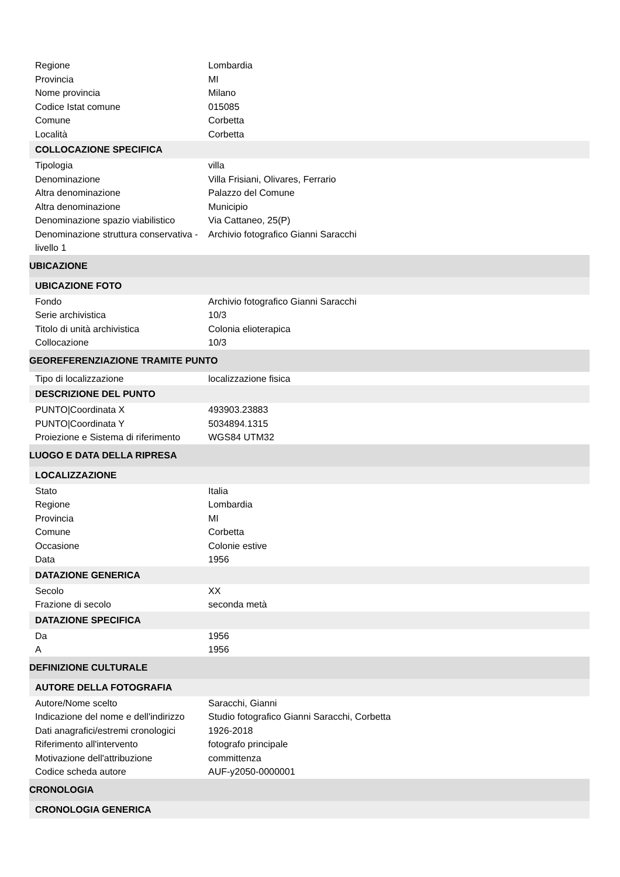| Regione | Lombardia |
| Provincia | MI |
| Nome provincia | Milano |
| Codice Istat comune | 015085 |
| Comune | Corbetta |
| Località | Corbetta |
| COLLOCAZIONE SPECIFICA | |
| Tipologia | villa |
| Denominazione | Villa Frisiani, Olivares, Ferrario |
| Altra denominazione | Palazzo del Comune |
| Altra denominazione | Municipio |
| Denominazione spazio viabilistico | Via Cattaneo, 25(P) |
| Denominazione struttura conservativa - livello 1 | Archivio fotografico Gianni Saracchi |
| UBICAZIONE | |
| UBICAZIONE FOTO | |
| Fondo | Archivio fotografico Gianni Saracchi |
| Serie archivistica | 10/3 |
| Titolo di unità archivistica | Colonia elioterapica |
| Collocazione | 10/3 |
| GEOREFERENZIAZIONE TRAMITE PUNTO | |
| Tipo di localizzazione | localizzazione fisica |
| DESCRIZIONE DEL PUNTO | |
| PUNTO/Coordinata X | 493903.23883 |
| PUNTO/Coordinata Y | 5034894.1315 |
| Proiezione e Sistema di riferimento | WGS84 UTM32 |
| LUOGO E DATA DELLA RIPRESA | |
| LOCALIZZAZIONE | |
| Stato | Italia |
| Regione | Lombardia |
| Provincia | MI |
| Comune | Corbetta |
| Occasione | Colonie estive |
| Data | 1956 |
| DATAZIONE GENERICA | |
| Secolo | XX |
| Frazione di secolo | seconda metà |
| DATAZIONE SPECIFICA | |
| Da | 1956 |
| A | 1956 |
| DEFINIZIONE CULTURALE | |
| AUTORE DELLA FOTOGRAFIA | |
| Autore/Nome scelto | Saracchi, Gianni |
| Indicazione del nome e dell'indirizzo | Studio fotografico Gianni Saracchi, Corbetta |
| Dati anagrafici/estremi cronologici | 1926-2018 |
| Riferimento all'intervento | fotografo principale |
| Motivazione dell'attribuzione | committenza |
| Codice scheda autore | AUF-y2050-0000001 |
| CRONOLOGIA | |
| CRONOLOGIA GENERICA | |